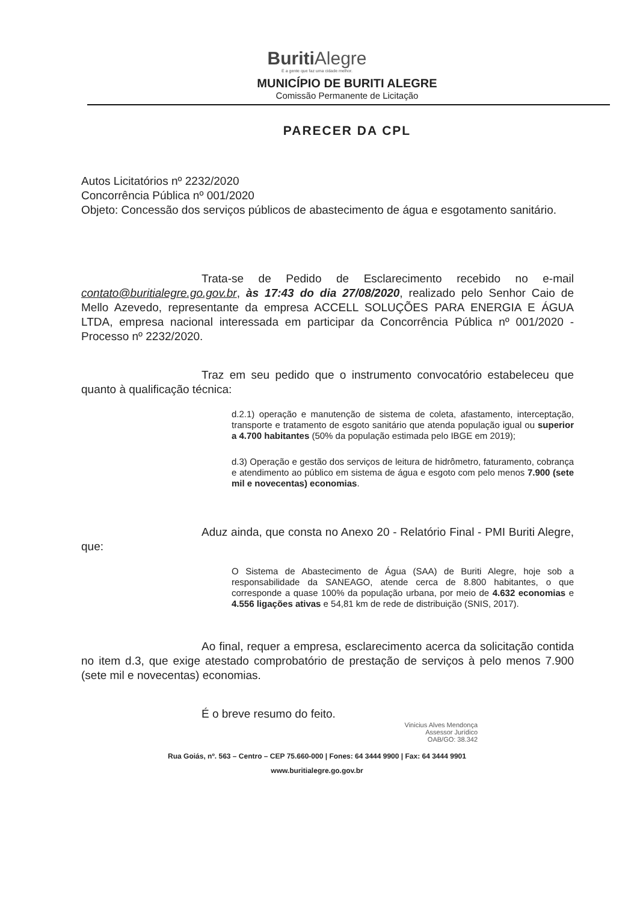Buriti Alegre
É a gente que faz uma cidade melhor.
MUNICÍPIO DE BURITI ALEGRE
Comissão Permanente de Licitação
PARECER DA CPL
Autos Licitatórios nº 2232/2020
Concorrência Pública nº 001/2020
Objeto: Concessão dos serviços públicos de abastecimento de água e esgotamento sanitário.
Trata-se de Pedido de Esclarecimento recebido no e-mail contato@buritialegre.go.gov.br, às 17:43 do dia 27/08/2020, realizado pelo Senhor Caio de Mello Azevedo, representante da empresa ACCELL SOLUÇÕES PARA ENERGIA E ÁGUA LTDA, empresa nacional interessada em participar da Concorrência Pública nº 001/2020 - Processo nº 2232/2020.
Traz em seu pedido que o instrumento convocatório estabeleceu que quanto à qualificação técnica:
d.2.1) operação e manutenção de sistema de coleta, afastamento, interceptação, transporte e tratamento de esgoto sanitário que atenda população igual ou superior a 4.700 habitantes (50% da população estimada pelo IBGE em 2019);
d.3) Operação e gestão dos serviços de leitura de hidrômetro, faturamento, cobrança e atendimento ao público em sistema de água e esgoto com pelo menos 7.900 (sete mil e novecentas) economias.
Aduz ainda, que consta no Anexo 20 - Relatório Final - PMI Buriti Alegre, que:
O Sistema de Abastecimento de Água (SAA) de Buriti Alegre, hoje sob a responsabilidade da SANEAGO, atende cerca de 8.800 habitantes, o que corresponde a quase 100% da população urbana, por meio de 4.632 economias e 4.556 ligações ativas e 54,81 km de rede de distribuição (SNIS, 2017).
Ao final, requer a empresa, esclarecimento acerca da solicitação contida no item d.3, que exige atestado comprobatório de prestação de serviços à pelo menos 7.900 (sete mil e novecentas) economias.
É o breve resumo do feito.
Vinicius Alves Mendonça
Assessor Jurídico
OAB/GO: 38.342
Rua Goiás, nº. 563 – Centro – CEP 75.660-000 | Fones: 64 3444 9900 | Fax: 64 3444 9901
www.buritialegre.go.gov.br